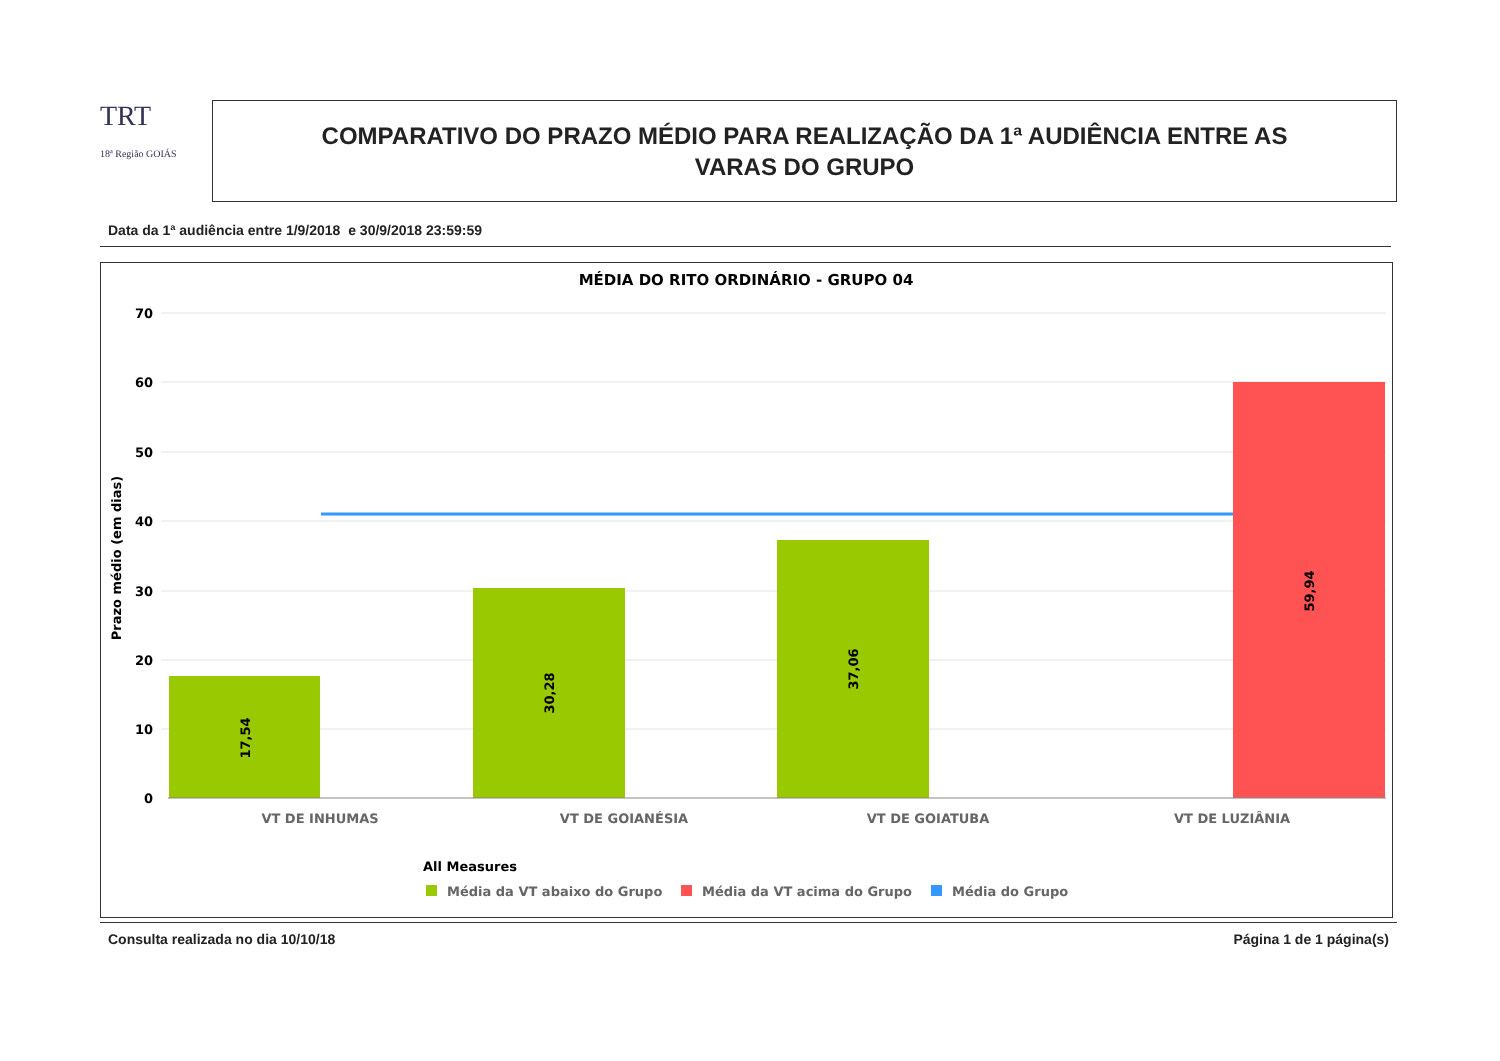TRT
18ª Região GOIÁS
COMPARATIVO DO PRAZO MÉDIO PARA REALIZAÇÃO DA 1ª AUDIÊNCIA ENTRE AS
VARAS DO GRUPO
Data da 1ª audiência entre 1/9/2018 e 30/9/2018 23:59:59
MÉDIA DO RITO ORDINÁRIO - GRUPO 04
70
60
50
40
30
20
10
0
Prazo médio (em dias)
17,54
30,28
37,06
59,94
VT DE INHUMAS
VT DE GOIANÉSIA
VT DE GOIATUBA
VT DE LUZIÂNIA
All Measures
Média da VT abaixo do Grupo
Média da VT acima do Grupo
Média do Grupo
Consulta realizada no dia 10/10/18 Página 1 de 1 página(s)